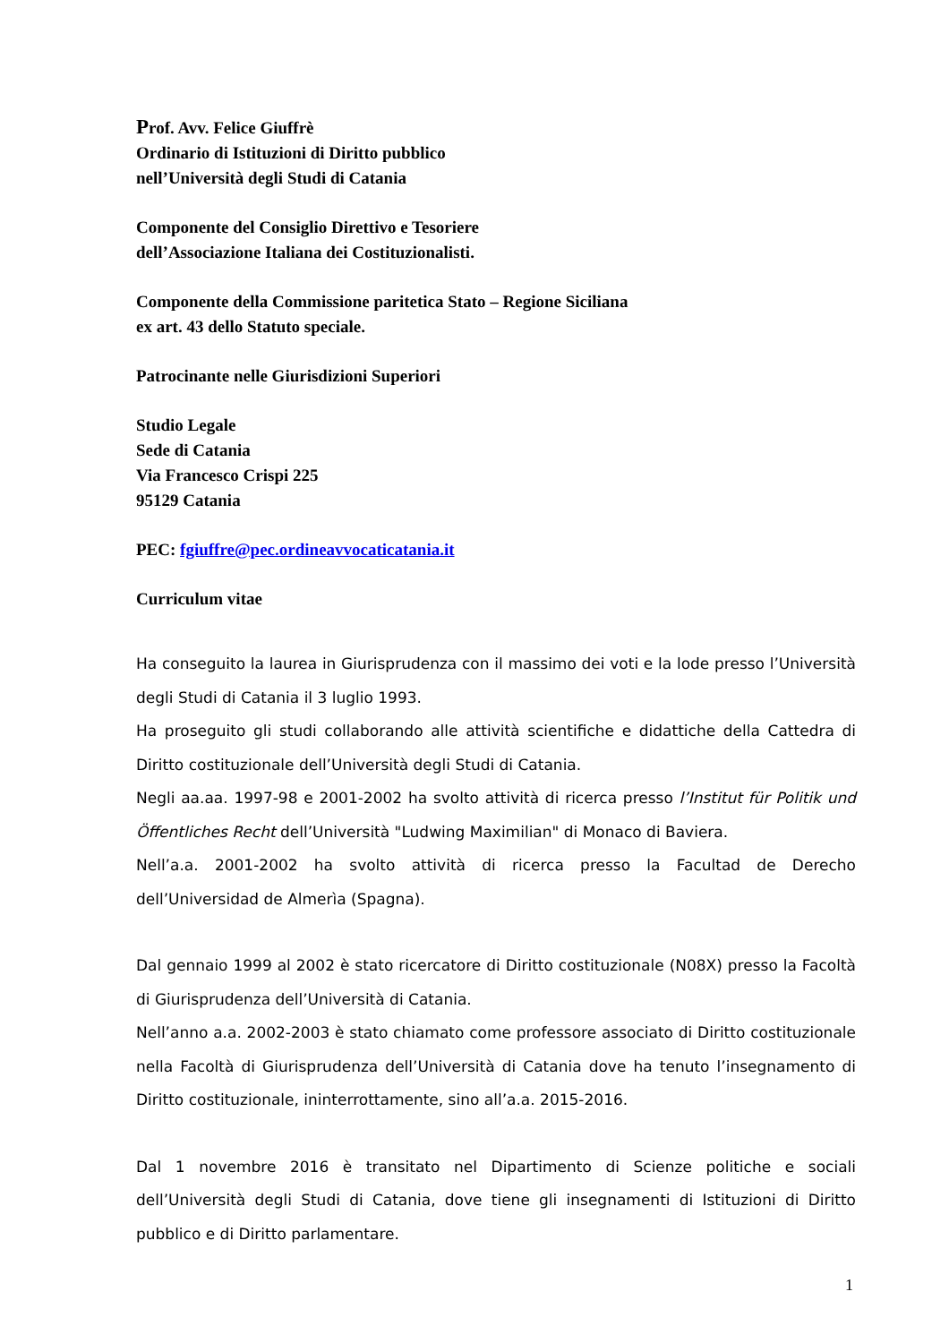Prof. Avv. Felice Giuffrè
Ordinario di Istituzioni di Diritto pubblico
nell’Università degli Studi di Catania
Componente del Consiglio Direttivo e Tesoriere
dell’Associazione Italiana dei Costituzionalisti.
Componente della Commissione paritetica Stato – Regione Siciliana
ex art. 43 dello Statuto speciale.
Patrocinante nelle Giurisdizioni Superiori
Studio Legale
Sede di Catania
Via Francesco Crispi 225
95129 Catania
PEC: fgiuffre@pec.ordineavvocaticatania.it
Curriculum vitae
Ha conseguito la laurea in Giurisprudenza con il massimo dei voti e la lode presso l’Università degli Studi di Catania il 3 luglio 1993.
Ha proseguito gli studi collaborando alle attività scientifiche e didattiche della Cattedra di Diritto costituzionale dell’Università degli Studi di Catania.
Negli aa.aa. 1997-98 e 2001-2002 ha svolto attività di ricerca presso l’Institut für Politik und Öffentliches Recht dell’Università "Ludwing Maximilian" di Monaco di Baviera.
Nell’a.a. 2001-2002 ha svolto attività di ricerca presso la Facultad de Derecho dell’Universidad de Almerìa (Spagna).
Dal gennaio 1999 al 2002 è stato ricercatore di Diritto costituzionale (N08X) presso la Facoltà di Giurisprudenza dell’Università di Catania.
Nell’anno a.a. 2002-2003 è stato chiamato come professore associato di Diritto costituzionale nella Facoltà di Giurisprudenza dell’Università di Catania dove ha tenuto l’insegnamento di Diritto costituzionale, ininterrottamente, sino all’a.a. 2015-2016.
Dal 1 novembre 2016 è transitato nel Dipartimento di Scienze politiche e sociali dell’Università degli Studi di Catania, dove tiene gli insegnamenti di Istituzioni di Diritto pubblico e di Diritto parlamentare.
1